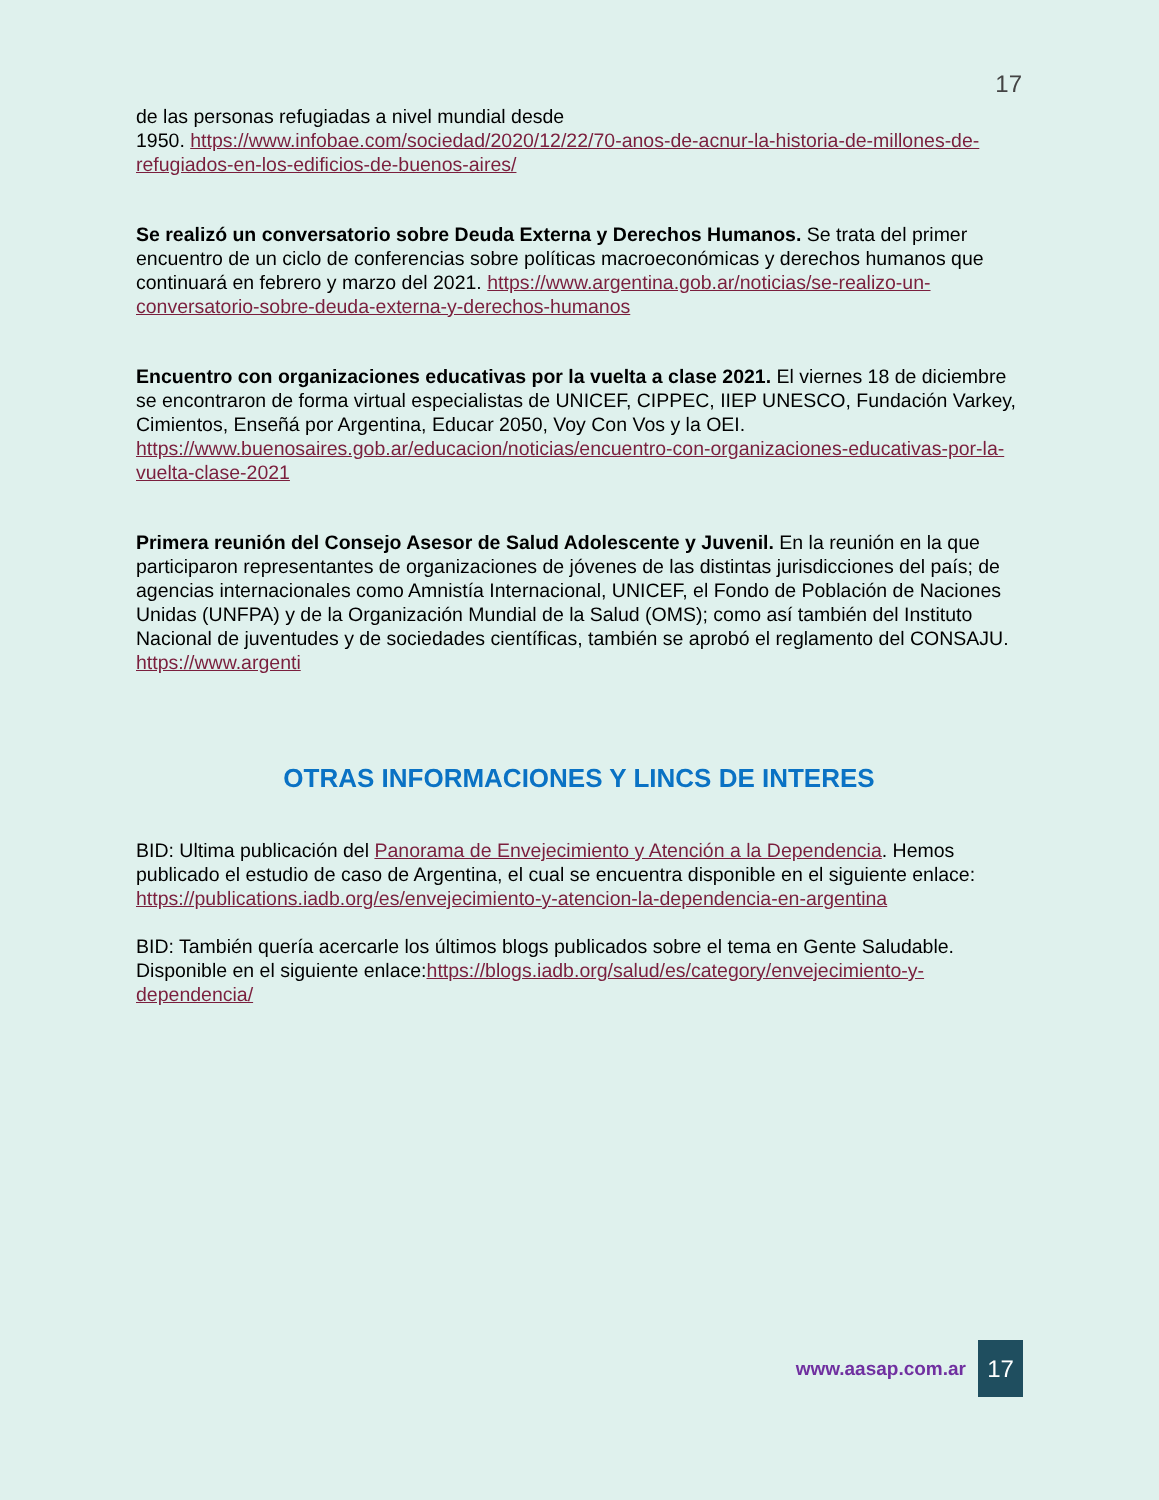17
de las personas refugiadas a nivel mundial desde
1950. https://www.infobae.com/sociedad/2020/12/22/70-anos-de-acnur-la-historia-de-millones-de-refugiados-en-los-edificios-de-buenos-aires/
Se realizó un conversatorio sobre Deuda Externa y Derechos Humanos. Se trata del primer encuentro de un ciclo de conferencias sobre políticas macroeconómicas y derechos humanos que continuará en febrero y marzo del 2021. https://www.argentina.gob.ar/noticias/se-realizo-un-conversatorio-sobre-deuda-externa-y-derechos-humanos
Encuentro con organizaciones educativas por la vuelta a clase 2021. El viernes 18 de diciembre se encontraron de forma virtual especialistas de UNICEF, CIPPEC, IIEP UNESCO, Fundación Varkey, Cimientos, Enseñá por Argentina, Educar 2050, Voy Con Vos y la OEI. https://www.buenosaires.gob.ar/educacion/noticias/encuentro-con-organizaciones-educativas-por-la-vuelta-clase-2021
Primera reunión del Consejo Asesor de Salud Adolescente y Juvenil. En la reunión en la que participaron representantes de organizaciones de jóvenes de las distintas jurisdicciones del país; de agencias internacionales como Amnistía Internacional, UNICEF, el Fondo de Población de Naciones Unidas (UNFPA) y de la Organización Mundial de la Salud (OMS); como así también del Instituto Nacional de juventudes y de sociedades científicas, también se aprobó el reglamento del CONSAJU. https://www.argenti
OTRAS INFORMACIONES Y LINCS DE INTERES
BID: Ultima publicación del Panorama de Envejecimiento y Atención a la Dependencia. Hemos publicado el estudio de caso de Argentina, el cual se encuentra disponible en el siguiente enlace: https://publications.iadb.org/es/envejecimiento-y-atencion-la-dependencia-en-argentina
BID: También quería acercarle los últimos blogs publicados sobre el tema en Gente Saludable. Disponible en el siguiente enlace:https://blogs.iadb.org/salud/es/category/envejecimiento-y-dependencia/
www.aasap.com.ar 17